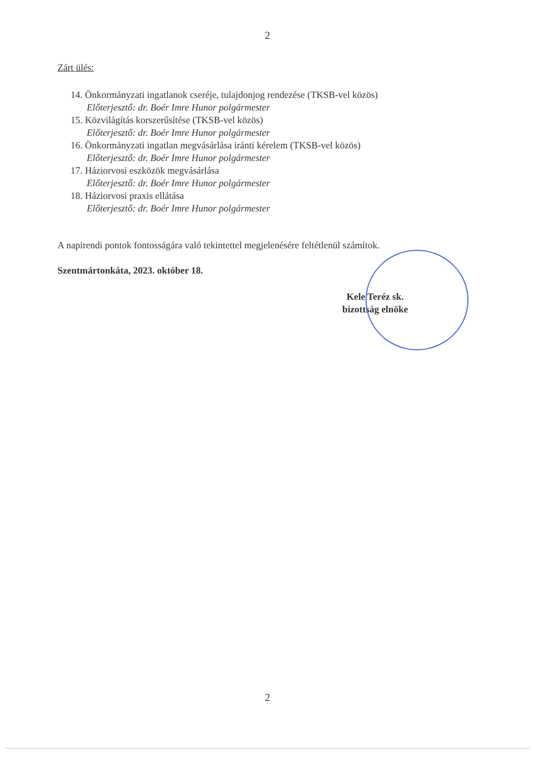2
Zárt ülés:
14. Önkormányzati ingatlanok cseréje, tulajdonjog rendezése (TKSB-vel közös)
Előterjesztő: dr. Boér Imre Hunor polgármester
15. Közvilágítás korszerűsítése (TKSB-vel közös)
Előterjesztő: dr. Boér Imre Hunor polgármester
16. Önkormányzati ingatlan megvásárlása iránti kérelem (TKSB-vel közös)
Előterjesztő: dr. Boér Imre Hunor polgármester
17. Háziorvosi eszközök megvásárlása
Előterjesztő: dr. Boér Imre Hunor polgármester
18. Háziorvosi praxis ellátása
Előterjesztő: dr. Boér Imre Hunor polgármester
A napirendi pontok fontosságára való tekintettel megjelenésére feltétlenül számítok.
Szentmártonkáta, 2023. október 18.
Kele Teréz sk.
bizottság elnöke
2